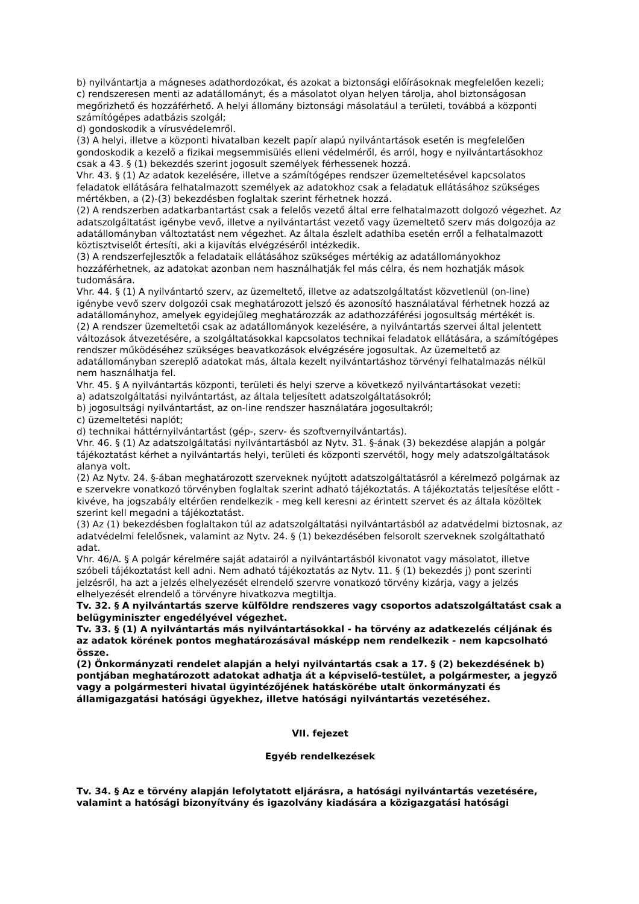b) nyilvántartja a mágneses adathordozókat, és azokat a biztonsági előírásoknak megfelelően kezeli;
c) rendszeresen menti az adatállományt, és a másolatot olyan helyen tárolja, ahol biztonságosan megőrizhető és hozzáférhető. A helyi állomány biztonsági másolatául a területi, továbbá a központi számítógépes adatbázis szolgál;
d) gondoskodik a vírusvédelemről.
(3) A helyi, illetve a központi hivatalban kezelt papír alapú nyilvántartások esetén is megfelelően gondoskodik a kezelő a fizikai megsemmisülés elleni védelméről, és arról, hogy e nyilvántartásokhoz csak a 43. § (1) bekezdés szerint jogosult személyek férhessenek hozzá.
Vhr. 43. § (1) Az adatok kezelésére, illetve a számítógépes rendszer üzemeltetésével kapcsolatos feladatok ellátására felhatalmazott személyek az adatokhoz csak a feladatuk ellátásához szükséges mértékben, a (2)-(3) bekezdésben foglaltak szerint férhetnek hozzá.
(2) A rendszerben adatkarbantartást csak a felelős vezető által erre felhatalmazott dolgozó végezhet. Az adatszolgáltatást igénybe vevő, illetve a nyilvántartást vezető vagy üzemeltető szerv más dolgozója az adatállományban változtatást nem végezhet. Az általa észlelt adathiba esetén erről a felhatalmazott köztisztviselőt értesíti, aki a kijavítás elvégzéséről intézkedik.
(3) A rendszerfejlesztők a feladataik ellátásához szükséges mértékig az adatállományokhoz hozzáférhetnek, az adatokat azonban nem használhatják fel más célra, és nem hozhatják mások tudomására.
Vhr. 44. § (1) A nyilvántartó szerv, az üzemeltető, illetve az adatszolgáltatást közvetlenül (on-line) igénybe vevő szerv dolgozói csak meghatározott jelszó és azonosító használatával férhetnek hozzá az adatállományhoz, amelyek egyidejűleg meghatározzák az adathozzáférési jogosultság mértékét is.
(2) A rendszer üzemeltetői csak az adatállományok kezelésére, a nyilvántartás szervei által jelentett változások átvezetésére, a szolgáltatásokkal kapcsolatos technikai feladatok ellátására, a számítógépes rendszer működéséhez szükséges beavatkozások elvégzésére jogosultak. Az üzemeltető az adatállományban szereplő adatokat más, általa kezelt nyilvántartáshoz törvényi felhatalmazás nélkül nem használhatja fel.
Vhr. 45. § A nyilvántartás központi, területi és helyi szerve a következő nyilvántartásokat vezeti:
a) adatszolgáltatási nyilvántartást, az általa teljesített adatszolgáltatásokról;
b) jogosultsági nyilvántartást, az on-line rendszer használatára jogosultakról;
c) üzemeltetési naplót;
d) technikai háttérnyilvántartást (gép-, szerv- és szoftvernyilvántartás).
Vhr. 46. § (1) Az adatszolgáltatási nyilvántartásból az Nytv. 31. §-ának (3) bekezdése alapján a polgár tájékoztatást kérhet a nyilvántartás helyi, területi és központi szervétől, hogy mely adatszolgáltatások alanya volt.
(2) Az Nytv. 24. §-ában meghatározott szerveknek nyújtott adatszolgáltatásról a kérelmező polgárnak az e szervekre vonatkozó törvényben foglaltak szerint adható tájékoztatás. A tájékoztatás teljesítése előtt - kivéve, ha jogszabály eltérően rendelkezik - meg kell keresni az érintett szervet és az általa közöltek szerint kell megadni a tájékoztatást.
(3) Az (1) bekezdésben foglaltakon túl az adatszolgáltatási nyilvántartásból az adatvédelmi biztosnak, az adatvédelmi felelősnek, valamint az Nytv. 24. § (1) bekezdésében felsorolt szerveknek szolgáltatható adat.
Vhr. 46/A. § A polgár kérelmére saját adatairól a nyilvántartásból kivonatot vagy másolatot, illetve szóbeli tájékoztatást kell adni. Nem adható tájékoztatás az Nytv. 11. § (1) bekezdés j) pont szerinti jelzésről, ha azt a jelzés elhelyezését elrendelő szervre vonatkozó törvény kizárja, vagy a jelzés elhelyezését elrendelő a törvényre hivatkozva megtiltja.
Tv. 32. § A nyilvántartás szerve külföldre rendszeres vagy csoportos adatszolgáltatást csak a belügyminiszter engedélyével végezhet.
Tv. 33. § (1) A nyilvántartás más nyilvántartásokkal - ha törvény az adatkezelés céljának és az adatok körének pontos meghatározásával másképp nem rendelkezik - nem kapcsolható össze.
(2) Önkormányzati rendelet alapján a helyi nyilvántartás csak a 17. § (2) bekezdésének b) pontjában meghatározott adatokat adhatja át a képviselő-testület, a polgármester, a jegyző vagy a polgármesteri hivatal ügyintézőjének hatáskörébe utalt önkormányzati és államigazgatási hatósági ügyekhez, illetve hatósági nyilvántartás vezetéséhez.
VII. fejezet
Egyéb rendelkezések
Tv. 34. § Az e törvény alapján lefolytatott eljárásra, a hatósági nyilvántartás vezetésére, valamint a hatósági bizonyítvány és igazolvány kiadására a közigazgatási hatósági